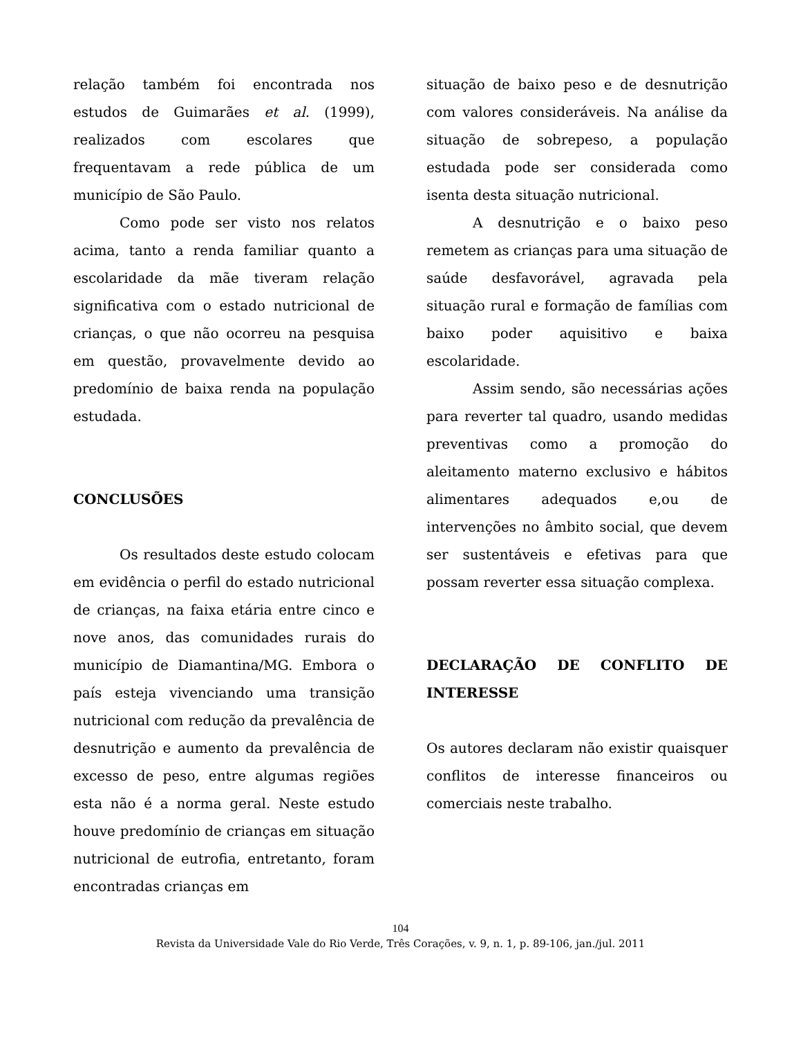relação também foi encontrada nos estudos de Guimarães et al. (1999), realizados com escolares que frequentavam a rede pública de um município de São Paulo.
Como pode ser visto nos relatos acima, tanto a renda familiar quanto a escolaridade da mãe tiveram relação significativa com o estado nutricional de crianças, o que não ocorreu na pesquisa em questão, provavelmente devido ao predomínio de baixa renda na população estudada.
CONCLUSÕES
Os resultados deste estudo colocam em evidência o perfil do estado nutricional de crianças, na faixa etária entre cinco e nove anos, das comunidades rurais do município de Diamantina/MG. Embora o país esteja vivenciando uma transição nutricional com redução da prevalência de desnutrição e aumento da prevalência de excesso de peso, entre algumas regiões esta não é a norma geral. Neste estudo houve predomínio de crianças em situação nutricional de eutrofia, entretanto, foram encontradas crianças em
situação de baixo peso e de desnutrição com valores consideráveis. Na análise da situação de sobrepeso, a população estudada pode ser considerada como isenta desta situação nutricional.
A desnutrição e o baixo peso remetem as crianças para uma situação de saúde desfavorável, agravada pela situação rural e formação de famílias com baixo poder aquisitivo e baixa escolaridade.
Assim sendo, são necessárias ações para reverter tal quadro, usando medidas preventivas como a promoção do aleitamento materno exclusivo e hábitos alimentares adequados e,ou de intervenções no âmbito social, que devem ser sustentáveis e efetivas para que possam reverter essa situação complexa.
DECLARAÇÃO DE CONFLITO DE INTERESSE
Os autores declaram não existir quaisquer conflitos de interesse financeiros ou comerciais neste trabalho.
104
Revista da Universidade Vale do Rio Verde, Três Corações, v. 9, n. 1, p. 89-106, jan./jul. 2011